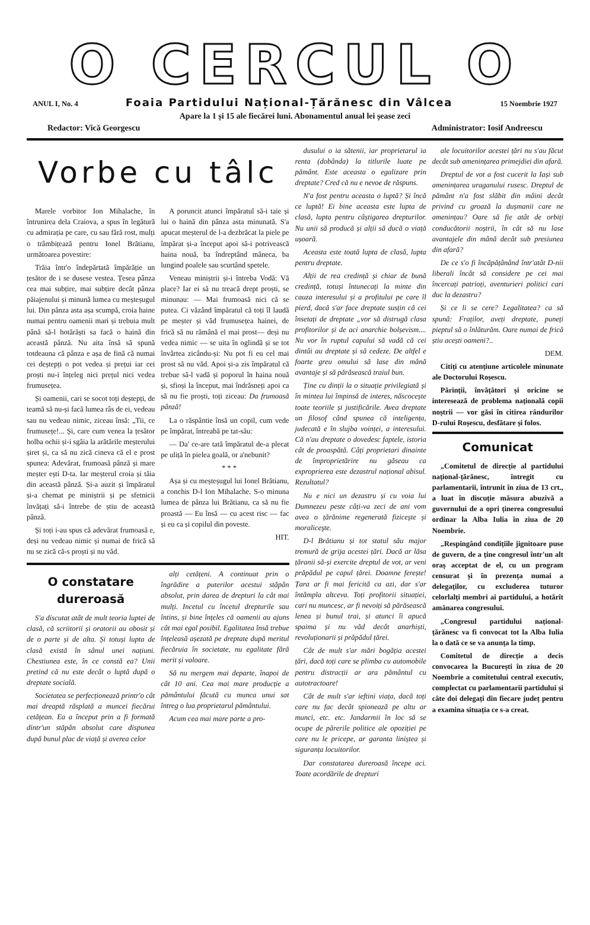O CERCUL O
ANUL I, No. 4 Foaia Partidului Național-Țărănesc din Vâlcea 15 Noembrie 1927
Apare la 1 și 15 ale fiecărei luni. Abonamentul anual lei șease zeci
Redactor: Vică Georgescu Administrator: Iosif Andreescu
Vorbe cu tâlc
Marele vorbitor Ion Mihalache, în întrunirea dela Craiova, a spus în legătură cu admirația pe care, cu sau fără rost, mulți o trâmbițează pentru Ionel Brătianu, următoarea povestire:
Trăia într'o îndepărtată împărăție un țesător de i se dusese vestea. Țesea pânza cea mai subțire, mai subțire decât pânza păiajenului și minună lumea cu meșteșugul lui. Din pânza asta așa scumpă, croia haine numai pentru oamenii mari și trebuia mult până să-l hotărăști sa facă o haină din această pânză. Nu aita însă să spună totdeauna că pânza e așa de fină că numai cei deștepți o pot vedea și prețui iar cei proști nu-i înțeleg nici prețul nici vedea frumusețea.
Și oamenii, cari se socot toți deștepți, de teamă să nu-și facă lumea râs de ei, vedeau sau nu vedeau nimic, ziceau însă: „Tii, ce frumusețe!... Și, care cum venea la țesător holba ochii și-i sgâia la arătările meșterului șiret și, ca să nu zică cineva că el e prost spunea: Adevărat, frumoasă pânză și mare meșter ești D-ta. Iar meșterul croia și tăia din această pânză. Și-a auzit și împăratul și-a chemat pe miniștrii și pe sfetnicii învățați să-i întrebe de știu de această pânză.
Și toți i-au spus că adevărat frumoasă e, deși nu vedeau nimic și numai de frică să nu se zică că-s proști și nu văd.
A poruncit atunci împăratul să-i taie și lui o haină din pânza asta minunată. S'a apucat meșterul de l-a dezbrăcat la piele pe împărat și-a început apoi să-i potrivească haina nouă, ba îndreptând mâneca, ba lungind poalele sau scurtând spetele.
Veneau miniștrii și-i întreba Vodă: Vă place? Iar ei să nu treacă drept proști, se minunau: — Mai frumoasă nici că se putea. Ci văzând împăratul că toți îl laudă pe meșter și văd frumusețea hainei, de frică să nu rămână el mai prost— deși nu vedea nimic — se uita în oglindă și se tot învârtea zicându-și: Nu pot fi eu cel mai prost să nu văd. Apoi și-a zis împăratul că trebue să-l vadă și poporul în haina nouă și, sfioși la început, mai îndrăsneți apoi ca să nu fie proști, toți ziceau: Da frumoasă pânză!
La o răspântie însă un copil, cum vede pe împărat, întreabă pe tat-său:
— Da' ce-are tată împăratul de-a plecat pe uliță în pielea goală, or a'nebunit?
* * *
Așa și cu meșteșugul lui Ionel Brătianu, a conchis D-l Ion Mihalache. S-o minuna lumea de pânza lui Brătianu, ca să nu fie proastă — Eu însă — cu acest risc — fac și eu ca și copilul din poveste.
HIT.
O constatare dureroasă
S'a discutat atât de mult teoria luptei de clasă, că scriitorii și oratorii au obosit și de o parte și de alta. Și totuși lupta de clasă există în sânul unei națiuni. Chestiunea este, în ce constă ea? Unii pretind că nu este decât o luptă după o dreptate socială.
Societatea se perfecționează printr'o cât mai dreaptă răsplată a muncei fiecărui cetățean. Ea a început prin a fi formată dintr'un stăpân absolut care dispunea după bunul plac de viață și averea celor
alți cetățeni. A continuat prin o îngrădire a puterilor acestui stăpân absolut, prin darea de drepturi la cât mai mulți. Incetul cu încetul drepturile sau întins, și bine înțeles că oamenii au ajuns cât mai egal posibil. Egalitatea însă trebue înțeleasă așezată pe dreptate după meritul fiecăruia în societate, nu egalitate fără merit și valoare.
Să nu mergem mai departe, înapoi de cât 10 ani. Cea mai mare producție a pământului făcută cu munca unui sat întreg o lua proprietarul pământului.
Acum cea mai mare parte a pro-
dusului o ia sătenii, iar proprietarul ia renta (dobânda) la titlurile luate pe pământ. Este aceasta o egalizare prin dreptate? Cred că nu e nevoe de răspuns.
N'a fost pentru aceasta o luptă? Și încă ce luptă! Ei bine aceasta este lupta de clasă, lupta pentru câștigarea drepturilor. Nu unii să producă și alții să ducă o viață ușoară.
Aceasta este toată lupta de clasă, lupta pentru dreptate.
Alții de rea credință și chiar de bună credință, totuși întunecați la minte din cauza interesului și a profitului pe care îl pierd, dacă s'ar face dreptate susțin că cei însetați de dreptate „vor să distrugă clasa profitorilor și de aci anarchie bolșevism.... Nu vor în ruptul capului să vadă că cei dintâi au dreptate și să cedeze. De altfel e foarte greu omului să lase din mână avantaje și să părăsească traiul bun.
Ține cu dinții la o situație privilegiată și în mintea lui împinsă de interes, născocește toate teoriile și justificările. Avea dreptate un filosof când spunea că inteligența, judecată e în slujba voinței, a interesului. Că n'au dreptate o dovedesc faptele, istoria cât de proaspătă. Câți proprietari dinainte de împroprietărire nu găseau ca exproprierea este dezastrul național abisul. Rezultatul?
Nu e nici un dezastru și cu voia lui Dumnezeu peste câți-va zeci de ani vom avea o țărănime regenerată fiziceşte și moraliceşte.
D-l Brătianu și tot statul său major tremură de grija acestei țări. Dacă ar lăsa țăranii să-și exercite dreptul de vot, ar veni prăpădul pe capul țărei. Doamne ferește! Țara ar fi mai fericită ca azi, dar s'ar întâmpla altceva. Toți profitorii situației, cari nu muncesc, ar fi nevoiți să părăsească lenea și bunul trai, și atunci îi apucă spaima și nu văd decât anarhiști, revoluționarii și prăpădul țărei.
Cât de mult s'ar mări bogăția acestei țări, dacă toți care se plimba cu automobile pentru distracții ar ara pământul cu autotractoare!
Cât de mult s'ar ieftini viața, dacă toți care nu fac decât spionează pe altu ar munci, etc. etc. Jandarmii în loc să se ocupe de părerile politice ale opoziției pe care nu le pricepe, ar garanta liniștea și siguranța locuitorilor.
Dar constatarea dureroasă începe aci. Toate acordările de drepturi
ale locuitorilor acestei țări nu s'au făcut decât sub amenințarea primejdiei din afară.
Dreptul de vot a fost cucerit la Iași sub amenințarea uraganului rusesc. Dreptul de pământ n'a fost slăbit din mâini decât privind cu groază la dușmanii care ne amenințau? Oare să fie atât de orbiți conducătorii noștrii, în cât să nu lase avantajele din mână decât sub presiunea din afară?
De ce s'o fi încăpățânând într'atât D-nii liberali încât să considere pe cei mai încercați patrioți, aventurieri politici cari duc la dezastru?
Și ce li se cere? Legalitatea? ca să spună: Fraților, aveți dreptate, puneți pieptul să o înlăturăm. Oare numai de frică știu acești oameni?..
DEM.
Citiți cu atențiune articolele minunate ale Doctorului Roșescu.
Părinții, învățători și oricine se interesează de problema națională copii noștrii — vor găsi în citirea rândurilor D-rului Roșescu, desfătare și folos.
Comunicat
„Comitetul de direcție al partidului național-țărănesc, întregit cu parlamentarii, întrunit în ziua de 13 crt., a luat în discuție măsura abuzivă a guvernului de a opri ținerea congresului ordinar la Alba Iulia în ziua de 20 Noembrie.
„Respingând condițiile jignitoare puse de guvern, de a ține congresul într'un alt oraș acceptat de el, cu un program censurat și în prezența numai a delegaților, cu excluderea tuturor celorlalți membri ai partidului, a hotărît amânarea congresului.
„Congresul partidului național-țărănesc va fi convocat tot la Alba Iulia la o dată ce se va anunța la timp.
Comitetul de direcție a decis convocarea la București în ziua de 20 Noembrie a comitetului central executiv, complectat cu parlamentarii partidului și câte doi delegați din fiecare județ pentru a examina situația ce s-a creat.